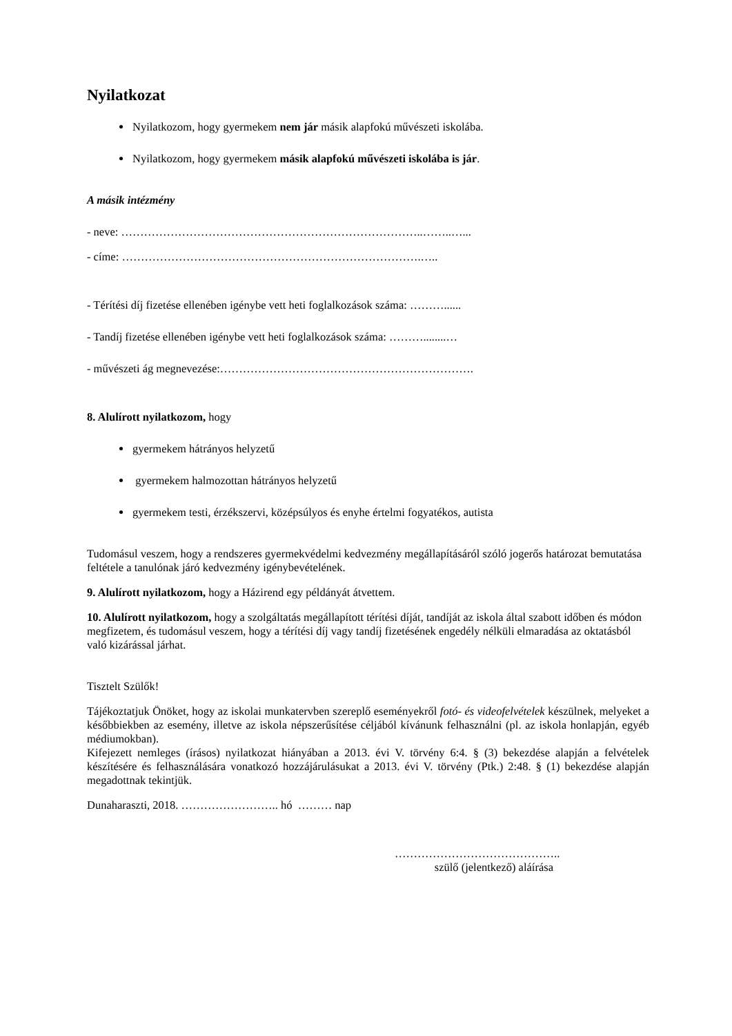Nyilatkozat
Nyilatkozom, hogy gyermekem nem jár másik alapfokú művészeti iskolába.
Nyilatkozom, hogy gyermekem másik alapfokú művészeti iskolába is jár.
A másik intézmény
- neve: ……………………………………………………………………..……..…...
- címe: …………………………………………………………………….…..
- Térítési díj fizetése ellenében igénybe vett heti foglalkozások száma: ………......
- Tandíj fizetése ellenében igénybe vett heti foglalkozások száma: ………........…
- művészeti ág megnevezése:………………………………………………………….
8. Alulírott nyilatkozom, hogy
gyermekem hátrányos helyzetű
gyermekem halmozottan hátrányos helyzetű
gyermekem testi, érzékszervi, középsúlyos és enyhe értelmi fogyatékos, autista
Tudomásul veszem, hogy a rendszeres gyermekvédelmi kedvezmény megállapításáról szóló jogerős határozat bemutatása feltétele a tanulónak járó kedvezmény igénybevételének.
9. Alulírott nyilatkozom, hogy a Házirend egy példányát átvettem.
10. Alulírott nyilatkozom, hogy a szolgáltatás megállapított térítési díját, tandíját az iskola által szabott időben és módon megfizetem, és tudomásul veszem, hogy a térítési díj vagy tandíj fizetésének engedély nélküli elmaradása az oktatásból való kizárással járhat.
Tisztelt Szülők!
Tájékoztatjuk Önöket, hogy az iskolai munkatervben szereplő eseményekről fotó- és videofelvételek készülnek, melyeket a későbbiekben az esemény, illetve az iskola népszerűsítése céljából kívánunk felhasználni (pl. az iskola honlapján, egyéb médiumokban).
Kifejezett nemleges (írásos) nyilatkozat hiányában a 2013. évi V. törvény 6:4. § (3) bekezdése alapján a felvételek készítésére és felhasználására vonatkozó hozzájárulásukat a 2013. évi V. törvény (Ptk.) 2:48. § (1) bekezdése alapján megadottnak tekintjük.
Dunaharaszti, 2018. …………………….. hó ……… nap
……………………………………..
szülő (jelentkező) aláírása